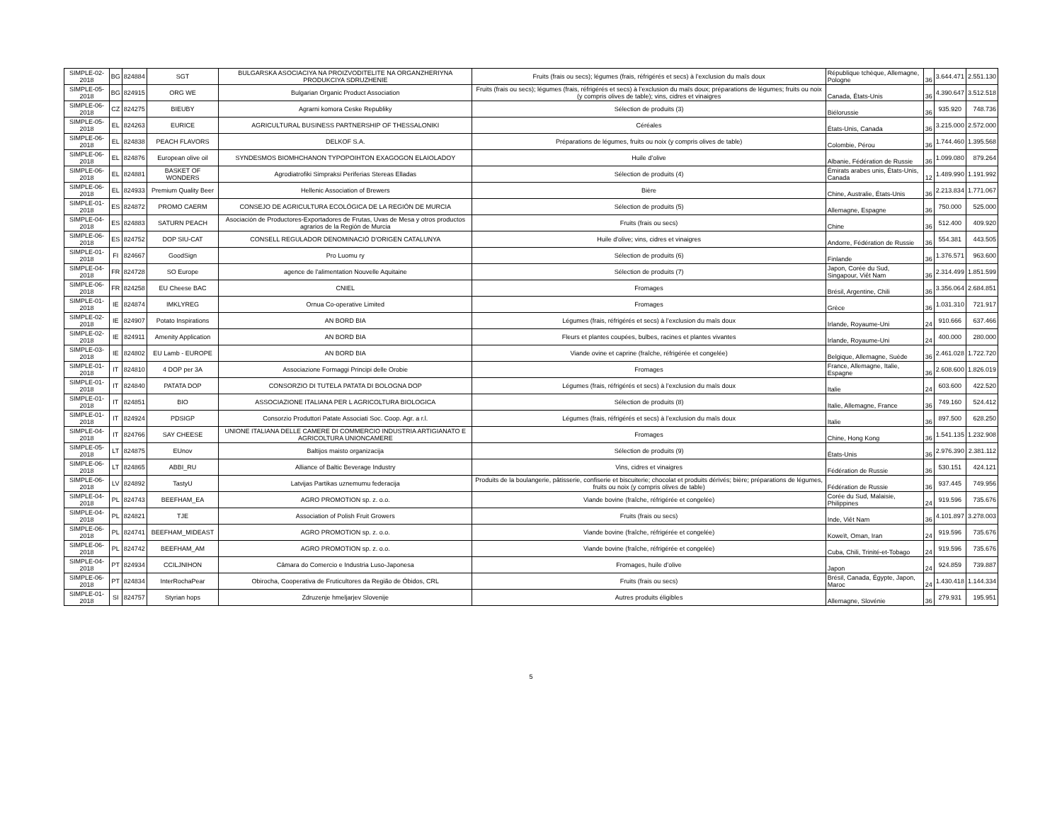| SIMPLE-02-2018 | BG | 824884 | SGT | BULGARSKA ASOCIACIYA NA PROIZVODITELITE NA ORGANZHERIYNA PRODUKCIYA SDRUZHENIE | Fruits (frais ou secs); légumes (frais, réfrigérés et secs) à l’exclusion du maïs doux | République tchèque, Allemagne, Pologne | 36 | 3.644.471 | 2.551.130 |
| SIMPLE-05-2018 | BG | 824915 | ORG WE | Bulgarian Organic Product Association | Fruits (frais ou secs); légumes (frais, réfrigérés et secs) à l’exclusion du maïs doux; préparations de légumes; fruits ou noix (y compris olives de table); vins, cidres et vinaigres | Canada, États-Unis | 36 | 4.390.647 | 3.512.518 |
| SIMPLE-06-2018 | CZ | 824275 | BIEUBY | Agrarni komora Ceske Republiky | Sélection de produits (3) | Biélorussie | 36 | 935.920 | 748.736 |
| SIMPLE-05-2018 | EL | 824263 | EURICE | AGRICULTURAL BUSINESS PARTNERSHIP OF THESSALONIKI | Céréales | États-Unis, Canada | 36 | 3.215.000 | 2.572.000 |
| SIMPLE-06-2018 | EL | 824838 | PEACH FLAVORS | DELKOF S.A. | Préparations de légumes, fruits ou noix (y compris olives de table) | Colombie, Pérou | 36 | 1.744.460 | 1.395.568 |
| SIMPLE-06-2018 | EL | 824876 | European olive oil | SYNDESMOS BIOMHCHANON TYPOPOIHTON EXAGOGON ELAIOLADOY | Huile d’olive | Albanie, Fédération de Russie | 36 | 1.099.080 | 879.264 |
| SIMPLE-06-2018 | EL | 824881 | BASKET OF WONDERS | Agrodiatrofiki Simpraksi Periferias Stereas Elladas | Sélection de produits (4) | Émirats arabes unis, États-Unis, Canada | 12 | 1.489.990 | 1.191.992 |
| SIMPLE-06-2018 | EL | 824933 | Premium Quality Beer | Hellenic Association of Brewers | Bière | Chine, Australie, États-Unis | 36 | 2.213.834 | 1.771.067 |
| SIMPLE-01-2018 | ES | 824872 | PROMO CAERM | CONSEJO DE AGRICULTURA ECOLÓGICA DE LA REGIÓN DE MURCIA | Sélection de produits (5) | Allemagne, Espagne | 36 | 750.000 | 525.000 |
| SIMPLE-04-2018 | ES | 824883 | SATURN PEACH | Asociación de Productores-Exportadores de Frutas, Uvas de Mesa y otros productos agrarios de la Región de Murcia | Fruits (frais ou secs) | Chine | 36 | 512.400 | 409.920 |
| SIMPLE-06-2018 | ES | 824752 | DOP SIU-CAT | CONSELL REGULADOR DENOMINACIÓ D'ORIGEN CATALUNYA | Huile d'olive; vins, cidres et vinaigres | Andorre, Fédération de Russie | 36 | 554.381 | 443.505 |
| SIMPLE-01-2018 | FI | 824667 | GoodSign | Pro Luomu ry | Sélection de produits (6) | Finlande | 36 | 1.376.571 | 963.600 |
| SIMPLE-04-2018 | FR | 824728 | SO Europe | agence de l'alimentation Nouvelle Aquitaine | Sélection de produits (7) | Japon, Corée du Sud, Singapour, Viêt Nam | 36 | 2.314.499 | 1.851.599 |
| SIMPLE-06-2018 | FR | 824258 | EU Cheese BAC | CNIEL | Fromages | Brésil, Argentine, Chili | 36 | 3.356.064 | 2.684.851 |
| SIMPLE-01-2018 | IE | 824874 | IMKLYREG | Ornua Co-operative Limited | Fromages | Grèce | 36 | 1.031.310 | 721.917 |
| SIMPLE-02-2018 | IE | 824907 | Potato Inspirations | AN BORD BIA | Légumes (frais, réfrigérés et secs) à l’exclusion du maïs doux | Irlande, Royaume-Uni | 24 | 910.666 | 637.466 |
| SIMPLE-02-2018 | IE | 824911 | Amenity Application | AN BORD BIA | Fleurs et plantes coupées, bulbes, racines et plantes vivantes | Irlande, Royaume-Uni | 24 | 400.000 | 280.000 |
| SIMPLE-03-2018 | IE | 824802 | EU Lamb - EUROPE | AN BORD BIA | Viande ovine et caprine (fraîche, réfrigérée et congelée) | Belgique, Allemagne, Suède | 36 | 2.461.028 | 1.722.720 |
| SIMPLE-01-2018 | IT | 824810 | 4 DOP per 3A | Associazione Formaggi Principi delle Orobie | Fromages | France, Allemagne, Italie, Espagne | 36 | 2.608.600 | 1.826.019 |
| SIMPLE-01-2018 | IT | 824840 | PATATA DOP | CONSORZIO DI TUTELA PATATA DI BOLOGNA DOP | Légumes (frais, réfrigérés et secs) à l’exclusion du maïs doux | Italie | 24 | 603.600 | 422.520 |
| SIMPLE-01-2018 | IT | 824851 | BIO | ASSOCIAZIONE ITALIANA PER L AGRICOLTURA BIOLOGICA | Sélection de produits (8) | Italie, Allemagne, France | 36 | 749.160 | 524.412 |
| SIMPLE-01-2018 | IT | 824924 | PDSIGP | Consorzio Produttori Patate Associati Soc. Coop. Agr. a r.l. | Légumes (frais, réfrigérés et secs) à l’exclusion du maïs doux | Italie | 36 | 897.500 | 628.250 |
| SIMPLE-04-2018 | IT | 824766 | SAY CHEESE | UNIONE ITALIANA DELLE CAMERE DI COMMERCIO INDUSTRIA ARTIGIANATO E AGRICOLTURA UNIONCAMERE | Fromages | Chine, Hong Kong | 36 | 1.541.135 | 1.232.908 |
| SIMPLE-05-2018 | LT | 824875 | EUnov | Baltijos maisto organizacija | Sélection de produits (9) | États-Unis | 36 | 2.976.390 | 2.381.112 |
| SIMPLE-06-2018 | LT | 824865 | ABBI_RU | Alliance of Baltic Beverage Industry | Vins, cidres et vinaigres | Fédération de Russie | 36 | 530.151 | 424.121 |
| SIMPLE-06-2018 | LV | 824892 | TastyU | Latvijas Partikas uznemumu federacija | Produits de la boulangerie, pâtisserie, confiserie et biscuiterie; chocolat et produits dérivés; bière; préparations de légumes, fruits ou noix (y compris olives de table) | Fédération de Russie | 36 | 937.445 | 749.956 |
| SIMPLE-04-2018 | PL | 824743 | BEEFHAM_EA | AGRO PROMOTION sp. z. o.o. | Viande bovine (fraîche, réfrigérée et congelée) | Corée du Sud, Malaisie, Philippines | 24 | 919.596 | 735.676 |
| SIMPLE-04-2018 | PL | 824821 | TJE | Association of Polish Fruit Growers | Fruits (frais ou secs) | Inde, Viêt Nam | 36 | 4.101.897 | 3.278.003 |
| SIMPLE-06-2018 | PL | 824741 | BEEFHAM_MIDEAST | AGRO PROMOTION sp. z. o.o. | Viande bovine (fraîche, réfrigérée et congelée) | Koweït, Oman, Iran | 24 | 919.596 | 735.676 |
| SIMPLE-06-2018 | PL | 824742 | BEEFHAM_AM | AGRO PROMOTION sp. z. o.o. | Viande bovine (fraîche, réfrigérée et congelée) | Cuba, Chili, Trinité-et-Tobago | 24 | 919.596 | 735.676 |
| SIMPLE-04-2018 | PT | 824934 | CCILJNIHON | Câmara do Comercio e Industria Luso-Japonesa | Fromages, huile d’olive | Japon | 24 | 924.859 | 739.887 |
| SIMPLE-06-2018 | PT | 824834 | InterRochaPear | Obirocha, Cooperativa de Fruticultores da Região de Óbidos, CRL | Fruits (frais ou secs) | Brésil, Canada, Égypte, Japon, Maroc | 24 | 1.430.418 | 1.144.334 |
| SIMPLE-01-2018 | SI | 824757 | Styrian hops | Zdruzenje hmeljarjev Slovenije | Autres produits éligibles | Allemagne, Slovénie | 36 | 279.931 | 195.951 |
5